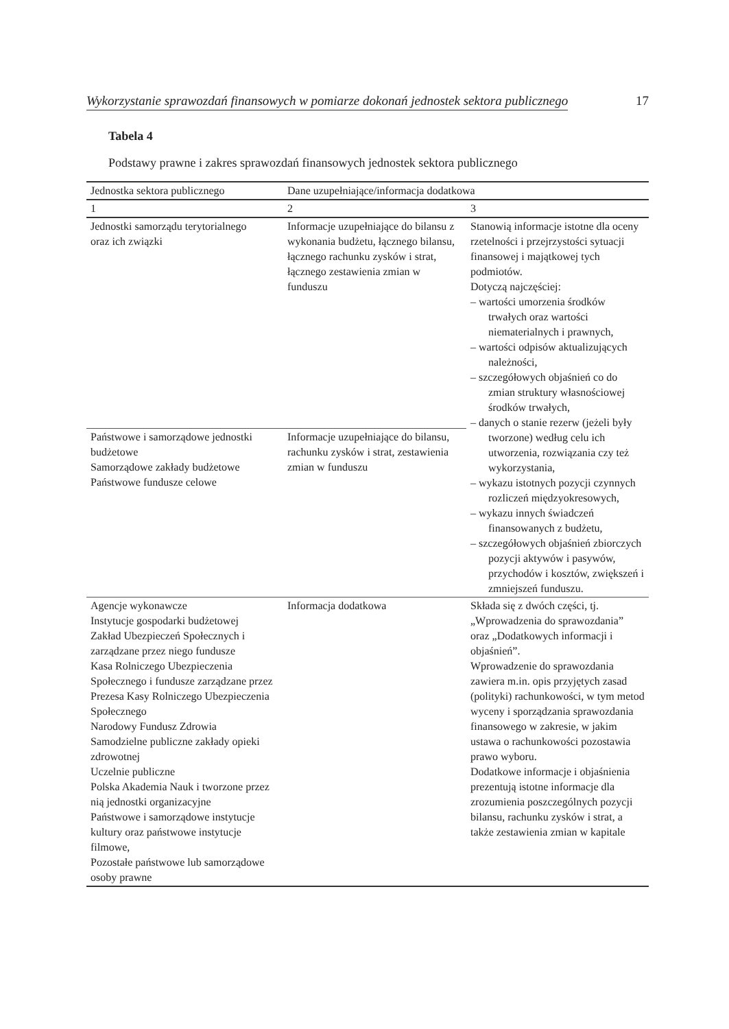Wykorzystanie sprawozdań finansowych w pomiarze dokonań jednostek sektora publicznego 17
Tabela 4
Podstawy prawne i zakres sprawozdań finansowych jednostek sektora publicznego
| Jednostka sektora publicznego | Dane uzupełniające/informacja dodatkowa | |
| --- | --- | --- |
| 1 | 2 | 3 |
| Jednostki samorządu terytorialnego oraz ich związki | Informacje uzupełniające do bilansu z wykonania budżetu, łącznego bilansu, łącznego rachunku zysków i strat, łącznego zestawienia zmian w funduszu | Stanowią informacje istotne dla oceny rzetelności i przejrzystości sytuacji finansowej i majątkowej tych podmiotów. Dotyczą najczęściej: – wartości umorzenia środków trwałych oraz wartości niematerialnych i prawnych, – wartości odpisów aktualizujących należności, – szczegółowych objaśnień co do zmian struktury własnościowej środków trwałych, – danych o stanie rezerw (jeżeli były tworzone) według celu ich utworzenia, rozwiązania czy też wykorzystania, – wykazu istotnych pozycji czynnych rozliczeń międzyokresowych, – wykazu innych świadczeń finansowanych z budżetu, – szczegółowych objaśnień zbiorczych pozycji aktywów i pasywów, przychodów i kosztów, zwiększeń i zmniejszeń funduszu. |
| Państwowe i samorządowe jednostki budżetowe Samorządowe zakłady budżetowe Państwowe fundusze celowe | Informacje uzupełniające do bilansu, rachunku zysków i strat, zestawienia zmian w funduszu | |
| Agencje wykonawcze Instytucje gospodarki budżetowej Zakład Ubezpieczeń Społecznych i zarządzane przez niego fundusze Kasa Rolniczego Ubezpieczenia Społecznego i fundusze zarządzane przez Prezesa Kasy Rolniczego Ubezpieczenia Społecznego Narodowy Fundusz Zdrowia Samodzielne publiczne zakłady opieki zdrowotnej Uczelnie publiczne Polska Akademia Nauk i tworzone przez nią jednostki organizacyjne Państwowe i samorządowe instytucje kultury oraz państwowe instytucje filmowe, Pozostałe państwowe lub samorządowe osoby prawne | Informacja dodatkowa | Składa się z dwóch części, tj. „Wprowadzenia do sprawozdania” oraz „Dodatkowych informacji i objaśnień”. Wprowadzenie do sprawozdania zawiera m.in. opis przyjętych zasad (polityki) rachunkowości, w tym metod wyceny i sporządzania sprawozdania finansowego w zakresie, w jakim ustawa o rachunkowości pozostawia prawo wyboru. Dodatkowe informacje i objaśnienia prezentują istotne informacje dla zrozumienia poszczególnych pozycji bilansu, rachunku zysków i strat, a także zestawienia zmian w kapitale |